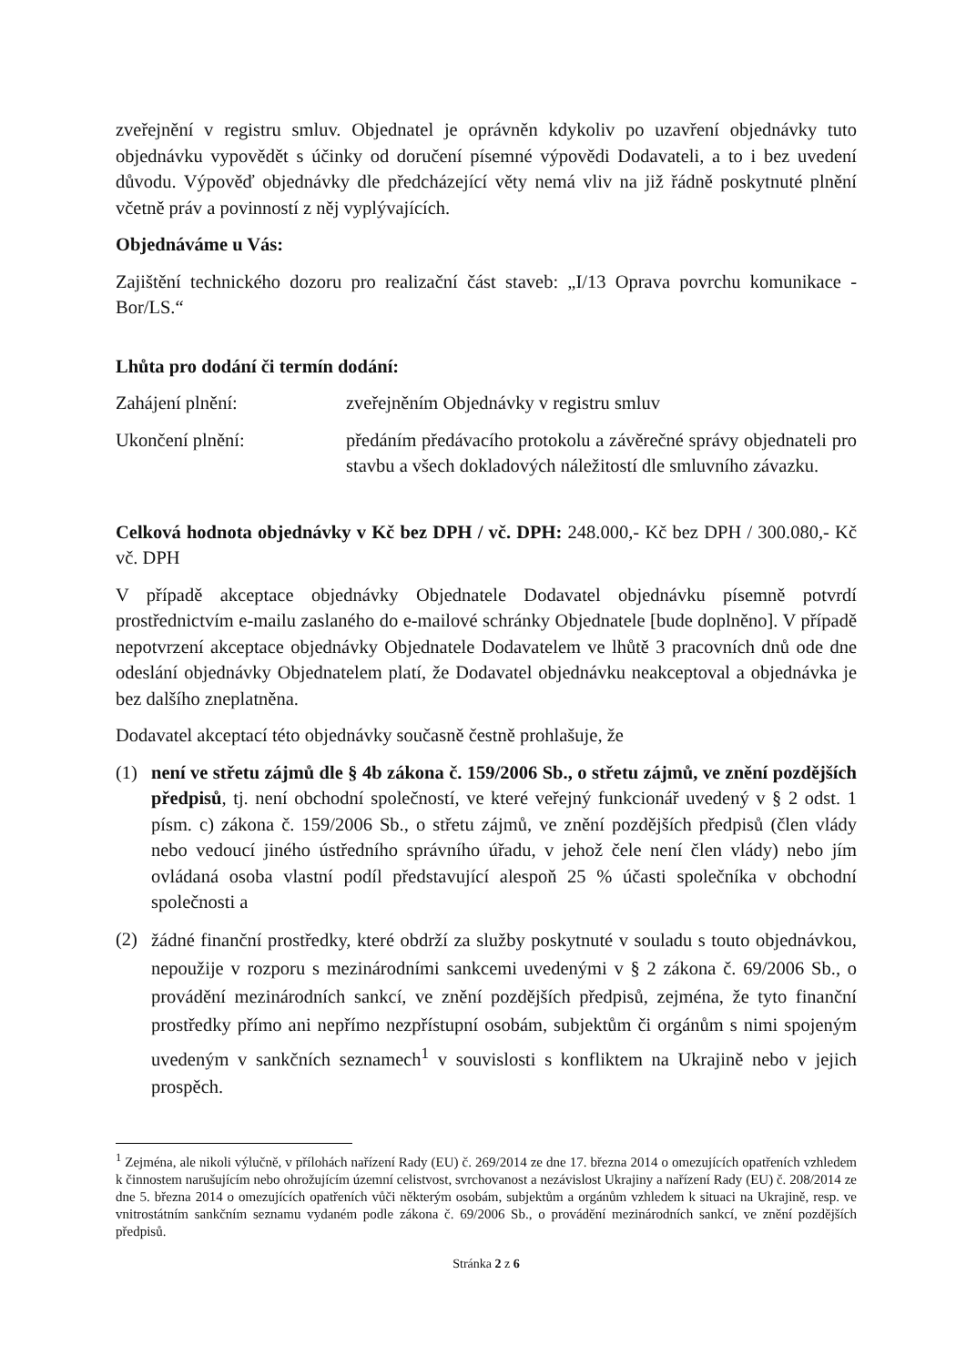zveřejnění v registru smluv. Objednatel je oprávněn kdykoliv po uzavření objednávky tuto objednávku vypovědět s účinky od doručení písemné výpovědi Dodavateli, a to i bez uvedení důvodu. Výpověď objednávky dle předcházející věty nemá vliv na již řádně poskytnuté plnění včetně práv a povinností z něj vyplývajících.
Objednáváme u Vás:
Zajištění technického dozoru pro realizační část staveb: „I/13 Oprava povrchu komunikace - Bor/LS.“
Lhůta pro dodání či termín dodání:
Zahájení plnění: zveřejněním Objednávky v registru smluv
Ukončení plnění: předáním předávacího protokolu a závěrečné správy objednateli pro stavbu a všech dokladových náležitostí dle smluvního závazku.
Celková hodnota objednávky v Kč bez DPH / vč. DPH: 248.000,- Kč bez DPH / 300.080,- Kč vč. DPH
V případě akceptace objednávky Objednatele Dodavatel objednávku písemně potvrdí prostřednictvím e-mailu zaslaného do e-mailové schránky Objednatele [bude doplněno]. V případě nepotvrzení akceptace objednávky Objednatele Dodavatelem ve lhůtě 3 pracovních dnů ode dne odeslání objednávky Objednatelem platí, že Dodavatel objednávku neakceptoval a objednávka je bez dalšího zneplatněna.
Dodavatel akceptací této objednávky současně čestně prohlašuje, že
(1) není ve střetu zájmů dle § 4b zákona č. 159/2006 Sb., o střetu zájmů, ve znění pozdějších předpisů, tj. není obchodní společností, ve které veřejný funkcionář uvedený v § 2 odst. 1 písm. c) zákona č. 159/2006 Sb., o střetu zájmů, ve znění pozdějších předpisů (člen vlády nebo vedoucí jiného ústředního správního úřadu, v jehož čele není člen vlády) nebo jím ovládaná osoba vlastní podíl představující alespoň 25 % účasti společníka v obchodní společnosti a
(2)
žádné finanční prostředky, které obdrží za služby poskytnuté v souladu s touto objednávkou, nepoužije v rozporu s mezinárodními sankcemi uvedenými v § 2 zákona č. 69/2006 Sb., o provádění mezinárodních sankcí, ve znění pozdějších předpisů, zejména, že tyto finanční prostředky přímo ani nepřímo nezpřístupní osobám, subjektům či orgánům s nimi spojeným uvedeným v sankčních seznamech<sup>1</sup> v souvislosti s konfliktem na Ukrajině nebo v jejich prospěch.
<sup>1</sup> Zejména, ale nikoli výlučně, v přílohách nařízení Rady (EU) č. 269/2014 ze dne 17. března 2014 o omezujících opatřeních vzhledem k činnostem narušujícím nebo ohrožujícím územní celistvost, svrchovanost a nezávislost Ukrajiny a nařízení Rady (EU) č. 208/2014 ze dne 5. března 2014 o omezujících opatřeních vůči některým osobám, subjektům a orgánům vzhledem k situaci na Ukrajině, resp. ve vnitrostátním sankčním seznamu vydaném podle zákona č. 69/2006 Sb., o provádění mezinárodních sankcí, ve znění pozdějších předpisů.
Stránka 2 z 6